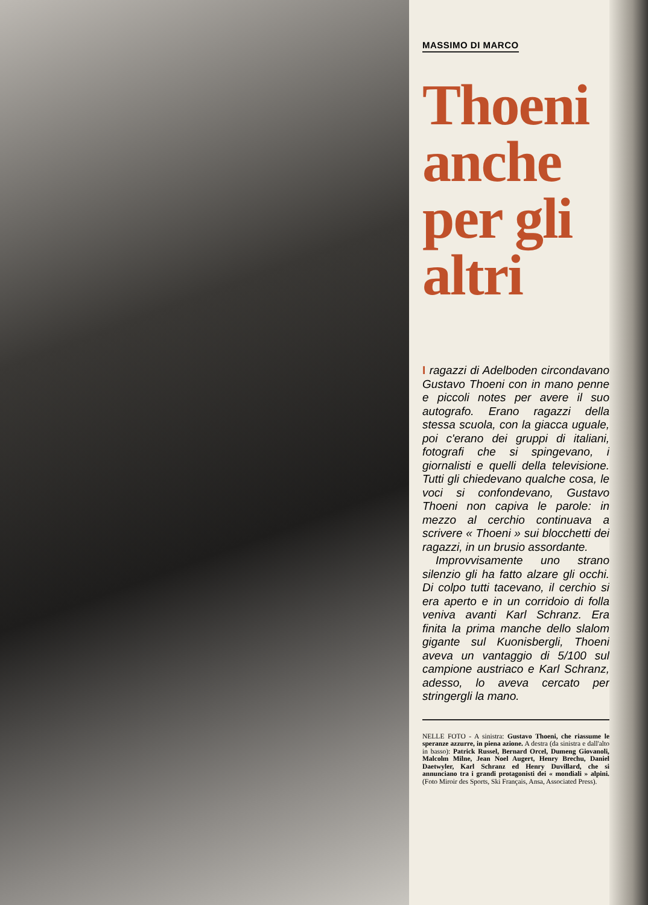MASSIMO DI MARCO
Thoeni anche per gli altri
I ragazzi di Adelboden circondavano Gustavo Thoeni con in mano penne e piccoli notes per avere il suo autografo. Erano ragazzi della stessa scuola, con la giacca uguale, poi c'erano dei gruppi di italiani, fotografi che si spingevano, i giornalisti e quelli della televisione. Tutti gli chiedevano qualche cosa, le voci si confondevano, Gustavo Thoeni non capiva le parole: in mezzo al cerchio continuava a scrivere « Thoeni » sui blocchetti dei ragazzi, in un brusio assordante.
Improvvisamente uno strano silenzio gli ha fatto alzare gli occhi. Di colpo tutti tacevano, il cerchio si era aperto e in un corridoio di folla veniva avanti Karl Schranz. Era finita la prima manche dello slalom gigante sul Kuonisbergli, Thoeni aveva un vantaggio di 5/100 sul campione austriaco e Karl Schranz, adesso, lo aveva cercato per stringergli la mano.
NELLE FOTO - A sinistra: Gustavo Thoeni, che riassume le speranze azzurre, in piena azione. A destra (da sinistra e dall'alto in basso): Patrick Russel, Bernard Orcel, Dumeng Giovanoli, Malcolm Milne, Jean Noel Augert, Henry Brechu, Daniel Daetwyler, Karl Schranz ed Henry Duvillard, che si annunciano tra i grandi protagonisti dei « mondiali » alpini. (Foto Miroir des Sports, Ski Français, Ansa, Associated Press).